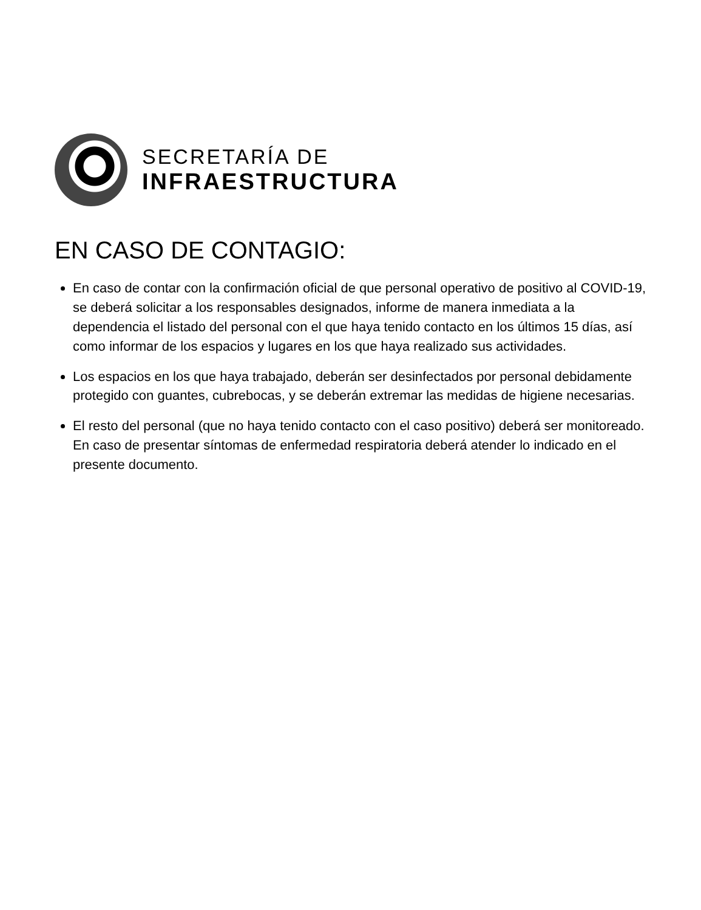SECRETARÍA DE
INFRAESTRUCTURA
EN CASO DE CONTAGIO:
En caso de contar con la confirmación oficial de que personal operativo de positivo al COVID-19, se deberá solicitar a los responsables designados, informe de manera inmediata a la dependencia el listado del personal con el que haya tenido contacto en los últimos 15 días, así como informar de los espacios y lugares en los que haya realizado sus actividades.
Los espacios en los que haya trabajado, deberán ser desinfectados por personal debidamente protegido con guantes, cubrebocas, y se deberán extremar las medidas de higiene necesarias.
El resto del personal (que no haya tenido contacto con el caso positivo) deberá ser monitoreado. En caso de presentar síntomas de enfermedad respiratoria deberá atender lo indicado en el presente documento.